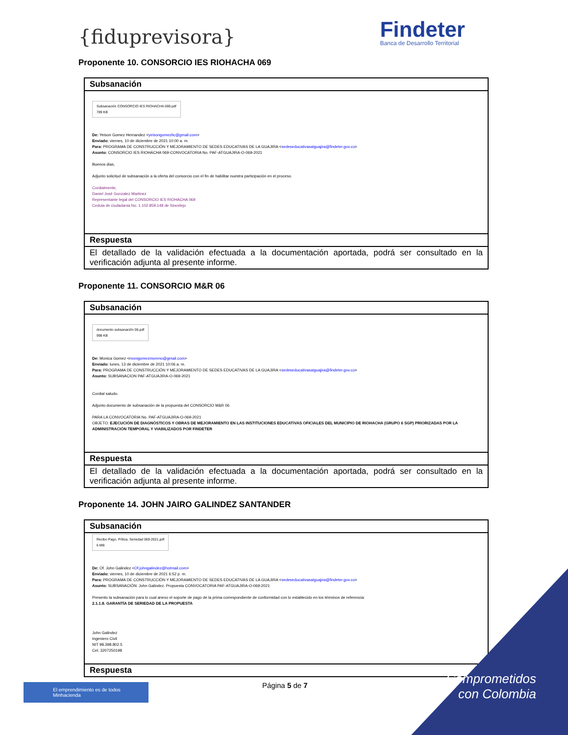{fiduprevisora}
Findeter
Banca de Desarrollo Territorial
Proponente 10. CONSORCIO IES RIOHACHA 069
| Subsanación |
| Subsanación CONSORCIO IES RIOHACHA 069.pdf 789 KB De: Yeison Gomez Hernandez < yeisongomezlic@gmail.com > Enviado: viernes, 10 de diciembre de 2021 10:00 a. m. Para: PROGRAMA DE CONSTRUCCIÓN Y MEJORAMIENTO DE SEDES EDUCATIVAS DE LA GUAJIRA < sedeseducativasatguajira@findeter.gov.co > Asunto: CONSORCIO IES RIOHACHA 069-CONVOCATORIA No. PAF-ATGUAJIRA-O-069-2021 Buenos dias, Adjunto solicitud de subsanación a la oferta del consorcio con el fin de habilitar nuestra participación en el proceso. Cordialmente, Daniel José Gonzalez Martinez Representante legal del CONSORCIO IES RIOHACHA 069 Cedula de ciudadania No. 1.102.859.148 de Sincelejo |
| Respuesta |
| El detallado de la validación efectuada a la documentación aportada, podrá ser consultado en la verificación adjunta al presente informe. |
Proponente 11. CONSORCIO M&R 06
| Subsanación |
| documento subsanación 06.pdf 998 KB De: Monica Gomez < monigomezmoreno@gmail.com > Enviado: lunes, 13 de diciembre de 2021 10:06 a. m. Para: PROGRAMA DE CONSTRUCCIÓN Y MEJORAMIENTO DE SEDES EDUCATIVAS DE LA GUAJIRA < sedeseducativasatguajira@findeter.gov.co > Asunto: SUBSANACION PAF-ATGUAJIRA-O-069-2021 Cordial saludo. Adjunto documento de subsanación de la propuesta del CONSORCIO M&R 06 PARA LA CONVOCATORIA No. PAF-ATGUAJIRA-O-069-2021 OBJETO: EJECUCIÓN DE DIAGNÓSTICOS Y OBRAS DE MEJORAMIENTO EN LAS INSTITUCIONES EDUCATIVAS OFICIALES DEL MUNICIPIO DE RIOHACHA (GRUPO 6 SGP) PRIORIZADAS POR LA ADMINISTRACIÓN TEMPORAL Y VIABILIZADOS POR FINDETER |
| Respuesta |
| El detallado de la validación efectuada a la documentación aportada, podrá ser consultado en la verificación adjunta al presente informe. |
Proponente 14. JOHN JAIRO GALINDEZ SANTANDER
| Subsanación |
| Recibo Pago. Póliza. Seriedad 069-2021.pdf 6 MB De: Of. John Galindez < Of.johngalindez@hotmail.com > Enviado: viernes, 10 de diciembre de 2021 6:52 p. m. Para: PROGRAMA DE CONSTRUCCIÓN Y MEJORAMIENTO DE SEDES EDUCATIVAS DE LA GUAJIRA < sedeseducativasatguajira@findeter.gov.co > Asunto: SUBSANACIÓN: John Galindez. Propuesta CONVOCATORIA PAF-ATGUAJIRA-O-069-2021 Presento la subsanación para lo cual anexo el soporte de pago de la prima correspondiente de conformidad con lo establecido en los términos de referencia: 2.1.1.8. GARANTÍA DE SERIEDAD DE LA PROPUESTA John Galindez Ingeniero Civil NIT 98.398.802.5 Cel. 3207250198 |
| Respuesta |
El emprendimiento es de todos Minhacienda
Página 5 de 7
Comprometidos
con Colombia